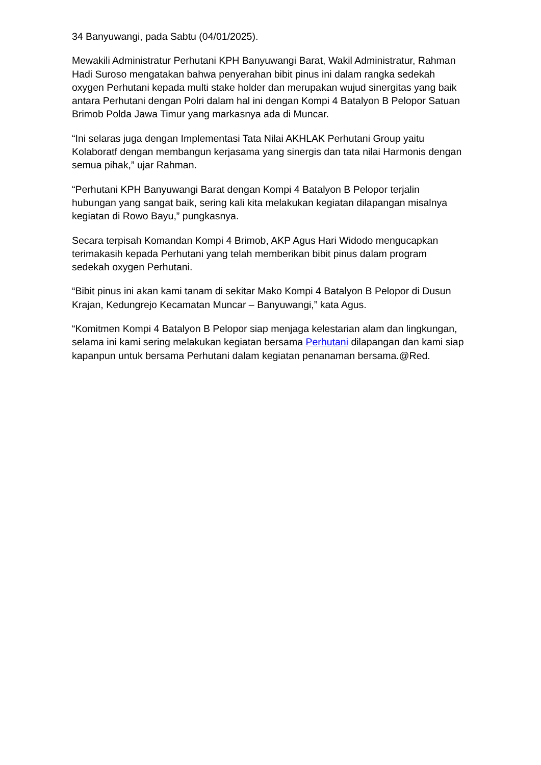34 Banyuwangi, pada Sabtu (04/01/2025).
Mewakili Administratur Perhutani KPH Banyuwangi Barat, Wakil Administratur, Rahman Hadi Suroso mengatakan bahwa penyerahan bibit pinus ini dalam rangka sedekah oxygen Perhutani kepada multi stake holder dan merupakan wujud sinergitas yang baik antara Perhutani dengan Polri dalam hal ini dengan Kompi 4 Batalyon B Pelopor Satuan Brimob Polda Jawa Timur yang markasnya ada di Muncar.
“Ini selaras juga dengan Implementasi Tata Nilai AKHLAK Perhutani Group yaitu Kolaboratf dengan membangun kerjasama yang sinergis dan tata nilai Harmonis dengan semua pihak,” ujar Rahman.
“Perhutani KPH Banyuwangi Barat dengan Kompi 4 Batalyon B Pelopor terjalin hubungan yang sangat baik, sering kali kita melakukan kegiatan dilapangan misalnya kegiatan di Rowo Bayu,” pungkasnya.
Secara terpisah Komandan Kompi 4 Brimob, AKP Agus Hari Widodo mengucapkan terimakasih kepada Perhutani yang telah memberikan bibit pinus dalam program sedekah oxygen Perhutani.
“Bibit pinus ini akan kami tanam di sekitar Mako Kompi 4 Batalyon B Pelopor di Dusun Krajan, Kedungrejo Kecamatan Muncar – Banyuwangi,” kata Agus.
“Komitmen Kompi 4 Batalyon B Pelopor siap menjaga kelestarian alam dan lingkungan, selama ini kami sering melakukan kegiatan bersama Perhutani dilapangan dan kami siap kapanpun untuk bersama Perhutani dalam kegiatan penanaman bersama.@Red.